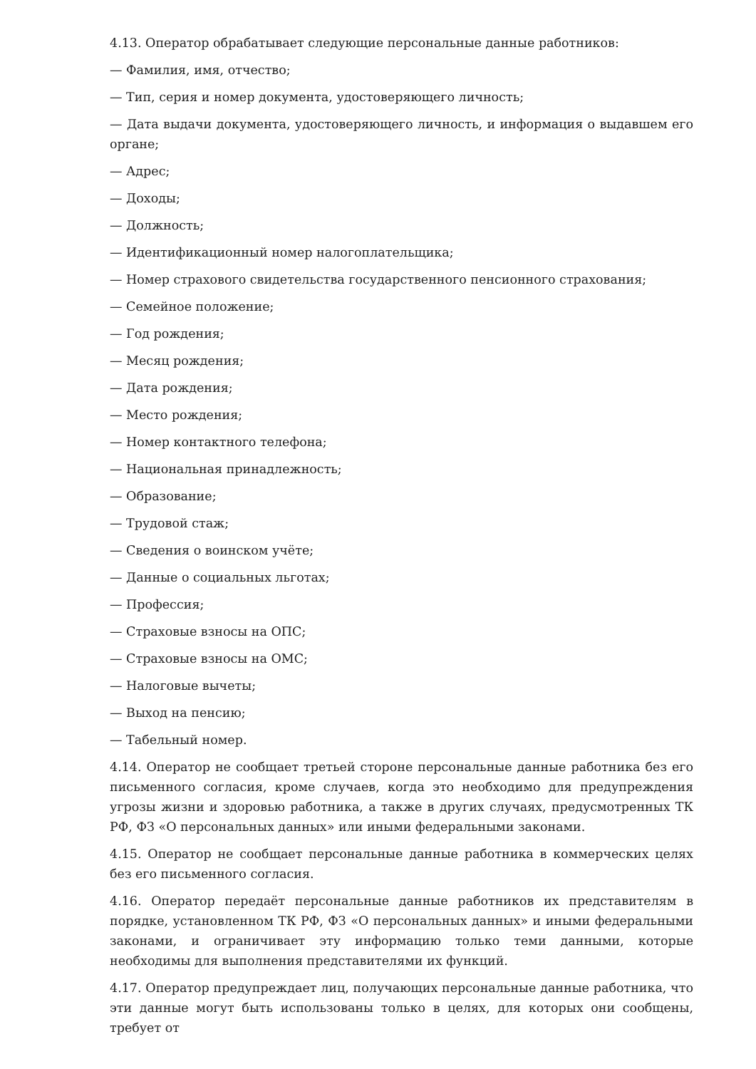4.13. Оператор обрабатывает следующие персональные данные работников:
— Фамилия, имя, отчество;
— Тип, серия и номер документа, удостоверяющего личность;
— Дата выдачи документа, удостоверяющего личность, и информация о выдавшем его органе;
— Адрес;
— Доходы;
— Должность;
— Идентификационный номер налогоплательщика;
— Номер страхового свидетельства государственного пенсионного страхования;
— Семейное положение;
— Год рождения;
— Месяц рождения;
— Дата рождения;
— Место рождения;
— Номер контактного телефона;
— Национальная принадлежность;
— Образование;
— Трудовой стаж;
— Сведения о воинском учёте;
— Данные о социальных льготах;
— Профессия;
— Страховые взносы на ОПС;
— Страховые взносы на ОМС;
— Налоговые вычеты;
— Выход на пенсию;
— Табельный номер.
4.14. Оператор не сообщает третьей стороне персональные данные работника без его письменного согласия, кроме случаев, когда это необходимо для предупреждения угрозы жизни и здоровью работника, а также в других случаях, предусмотренных ТК РФ, ФЗ «О персональных данных» или иными федеральными законами.
4.15. Оператор не сообщает персональные данные работника в коммерческих целях без его письменного согласия.
4.16. Оператор передаёт персональные данные работников их представителям в порядке, установленном ТК РФ, ФЗ «О персональных данных» и иными федеральными законами, и ограничивает эту информацию только теми данными, которые необходимы для выполнения представителями их функций.
4.17. Оператор предупреждает лиц, получающих персональные данные работника, что эти данные могут быть использованы только в целях, для которых они сообщены, требует от